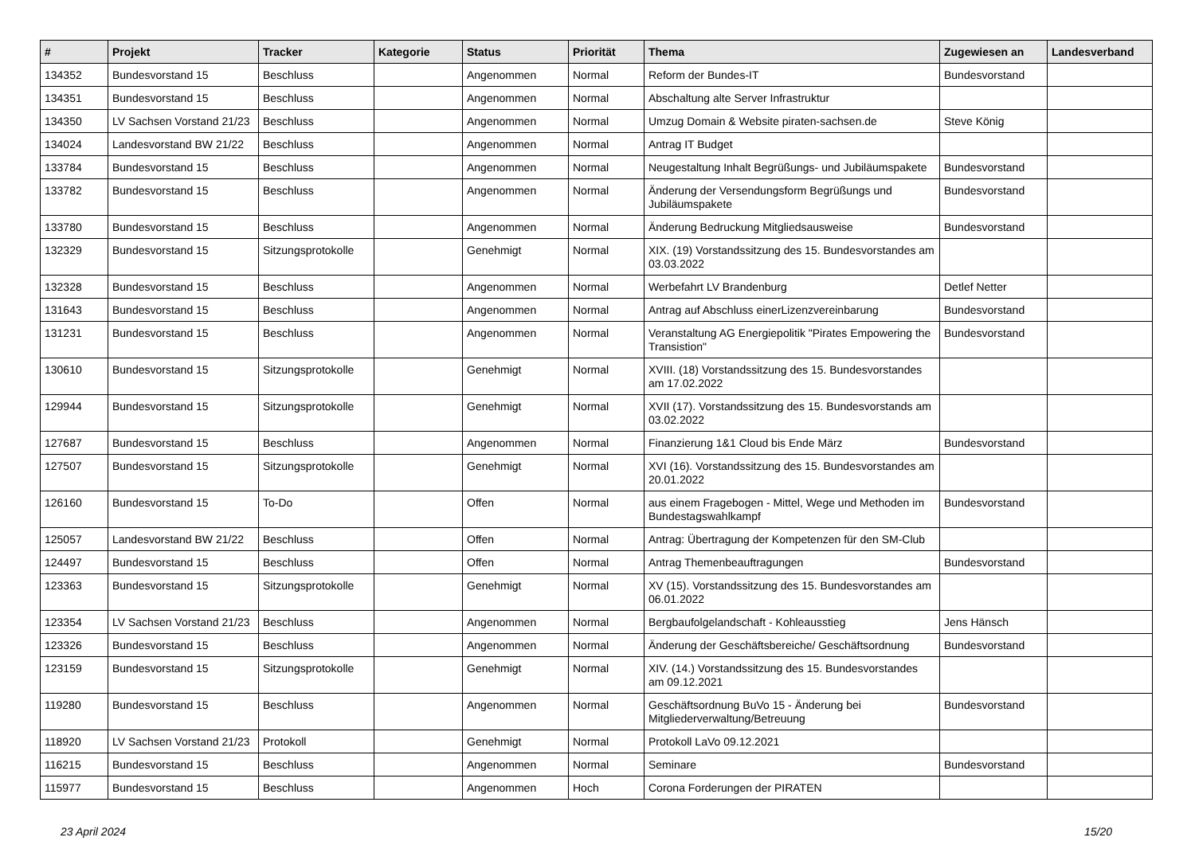| # | Projekt | Tracker | Kategorie | Status | Priorität | Thema | Zugewiesen an | Landesverband |
| --- | --- | --- | --- | --- | --- | --- | --- | --- |
| 134352 | Bundesvorstand 15 | Beschluss | | Angenommen | Normal | Reform der Bundes-IT | Bundesvorstand | |
| 134351 | Bundesvorstand 15 | Beschluss | | Angenommen | Normal | Abschaltung alte Server Infrastruktur | | |
| 134350 | LV Sachsen Vorstand 21/23 | Beschluss | | Angenommen | Normal | Umzug Domain & Website piraten-sachsen.de | Steve König | |
| 134024 | Landesvorstand BW 21/22 | Beschluss | | Angenommen | Normal | Antrag IT Budget | | |
| 133784 | Bundesvorstand 15 | Beschluss | | Angenommen | Normal | Neugestaltung Inhalt Begrüßungs- und Jubiläumspakete | Bundesvorstand | |
| 133782 | Bundesvorstand 15 | Beschluss | | Angenommen | Normal | Änderung der Versendungsform Begrüßungs und Jubiläumspakete | Bundesvorstand | |
| 133780 | Bundesvorstand 15 | Beschluss | | Angenommen | Normal | Änderung Bedruckung Mitgliedsausweise | Bundesvorstand | |
| 132329 | Bundesvorstand 15 | Sitzungsprotokolle | | Genehmigt | Normal | XIX. (19) Vorstandssitzung des 15. Bundesvorstandes am 03.03.2022 | | |
| 132328 | Bundesvorstand 15 | Beschluss | | Angenommen | Normal | Werbefahrt LV Brandenburg | Detlef Netter | |
| 131643 | Bundesvorstand 15 | Beschluss | | Angenommen | Normal | Antrag auf Abschluss einerLizenzvereinbarung | Bundesvorstand | |
| 131231 | Bundesvorstand 15 | Beschluss | | Angenommen | Normal | Veranstaltung AG Energiepolitik "Pirates Empowering the Transistion" | Bundesvorstand | |
| 130610 | Bundesvorstand 15 | Sitzungsprotokolle | | Genehmigt | Normal | XVIII. (18) Vorstandssitzung des 15. Bundesvorstandes am 17.02.2022 | | |
| 129944 | Bundesvorstand 15 | Sitzungsprotokolle | | Genehmigt | Normal | XVII (17). Vorstandssitzung des 15. Bundesvorstands am 03.02.2022 | | |
| 127687 | Bundesvorstand 15 | Beschluss | | Angenommen | Normal | Finanzierung 1&1 Cloud bis Ende März | Bundesvorstand | |
| 127507 | Bundesvorstand 15 | Sitzungsprotokolle | | Genehmigt | Normal | XVI (16). Vorstandssitzung des 15. Bundesvorstandes am 20.01.2022 | | |
| 126160 | Bundesvorstand 15 | To-Do | | Offen | Normal | aus einem Fragebogen - Mittel, Wege und Methoden im Bundestagswahlkampf | Bundesvorstand | |
| 125057 | Landesvorstand BW 21/22 | Beschluss | | Offen | Normal | Antrag: Übertragung der Kompetenzen für den SM-Club | | |
| 124497 | Bundesvorstand 15 | Beschluss | | Offen | Normal | Antrag Themenbeauftragungen | Bundesvorstand | |
| 123363 | Bundesvorstand 15 | Sitzungsprotokolle | | Genehmigt | Normal | XV (15). Vorstandssitzung des 15. Bundesvorstandes am 06.01.2022 | | |
| 123354 | LV Sachsen Vorstand 21/23 | Beschluss | | Angenommen | Normal | Bergbaufolgelandschaft - Kohleausstieg | Jens Hänsch | |
| 123326 | Bundesvorstand 15 | Beschluss | | Angenommen | Normal | Änderung der Geschäftsbereiche/ Geschäftsordnung | Bundesvorstand | |
| 123159 | Bundesvorstand 15 | Sitzungsprotokolle | | Genehmigt | Normal | XIV. (14.) Vorstandssitzung des 15. Bundesvorstandes am 09.12.2021 | | |
| 119280 | Bundesvorstand 15 | Beschluss | | Angenommen | Normal | Geschäftsordnung BuVo 15 - Änderung bei Mitgliederverwaltung/Betreuung | Bundesvorstand | |
| 118920 | LV Sachsen Vorstand 21/23 | Protokoll | | Genehmigt | Normal | Protokoll LaVo 09.12.2021 | | |
| 116215 | Bundesvorstand 15 | Beschluss | | Angenommen | Normal | Seminare | Bundesvorstand | |
| 115977 | Bundesvorstand 15 | Beschluss | | Angenommen | Hoch | Corona Forderungen der PIRATEN | | |
23 April 2024 15/20